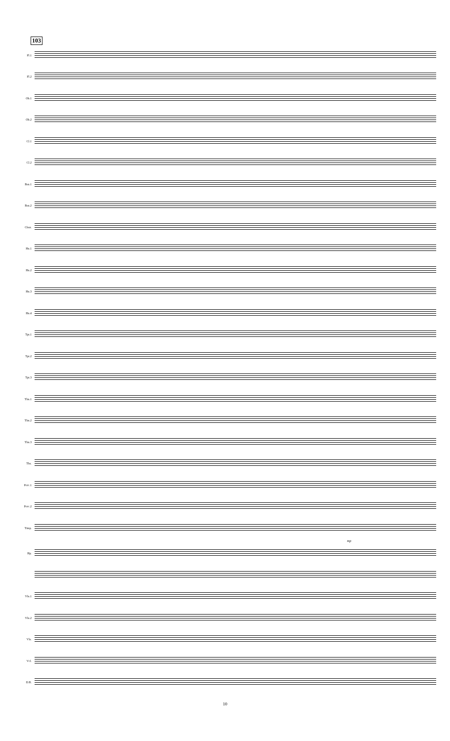103
Fl.1
Fl.2
Ob.1
Ob.2
Cl.1
Cl.2
Bsn.1
Bsn.2
Cbsn.
Hn.1
Hn.2
Hn.3
Hn.4
Tpt.1
Tpt.2
Tpt.3
Tbn.1
Tbn.2
Tbn.3
Tba.
Perc.1
Perc.2
Timp.
mp
Hp.
Vln.1
Vln.2
Vla.
Vcl.
D.B.
10